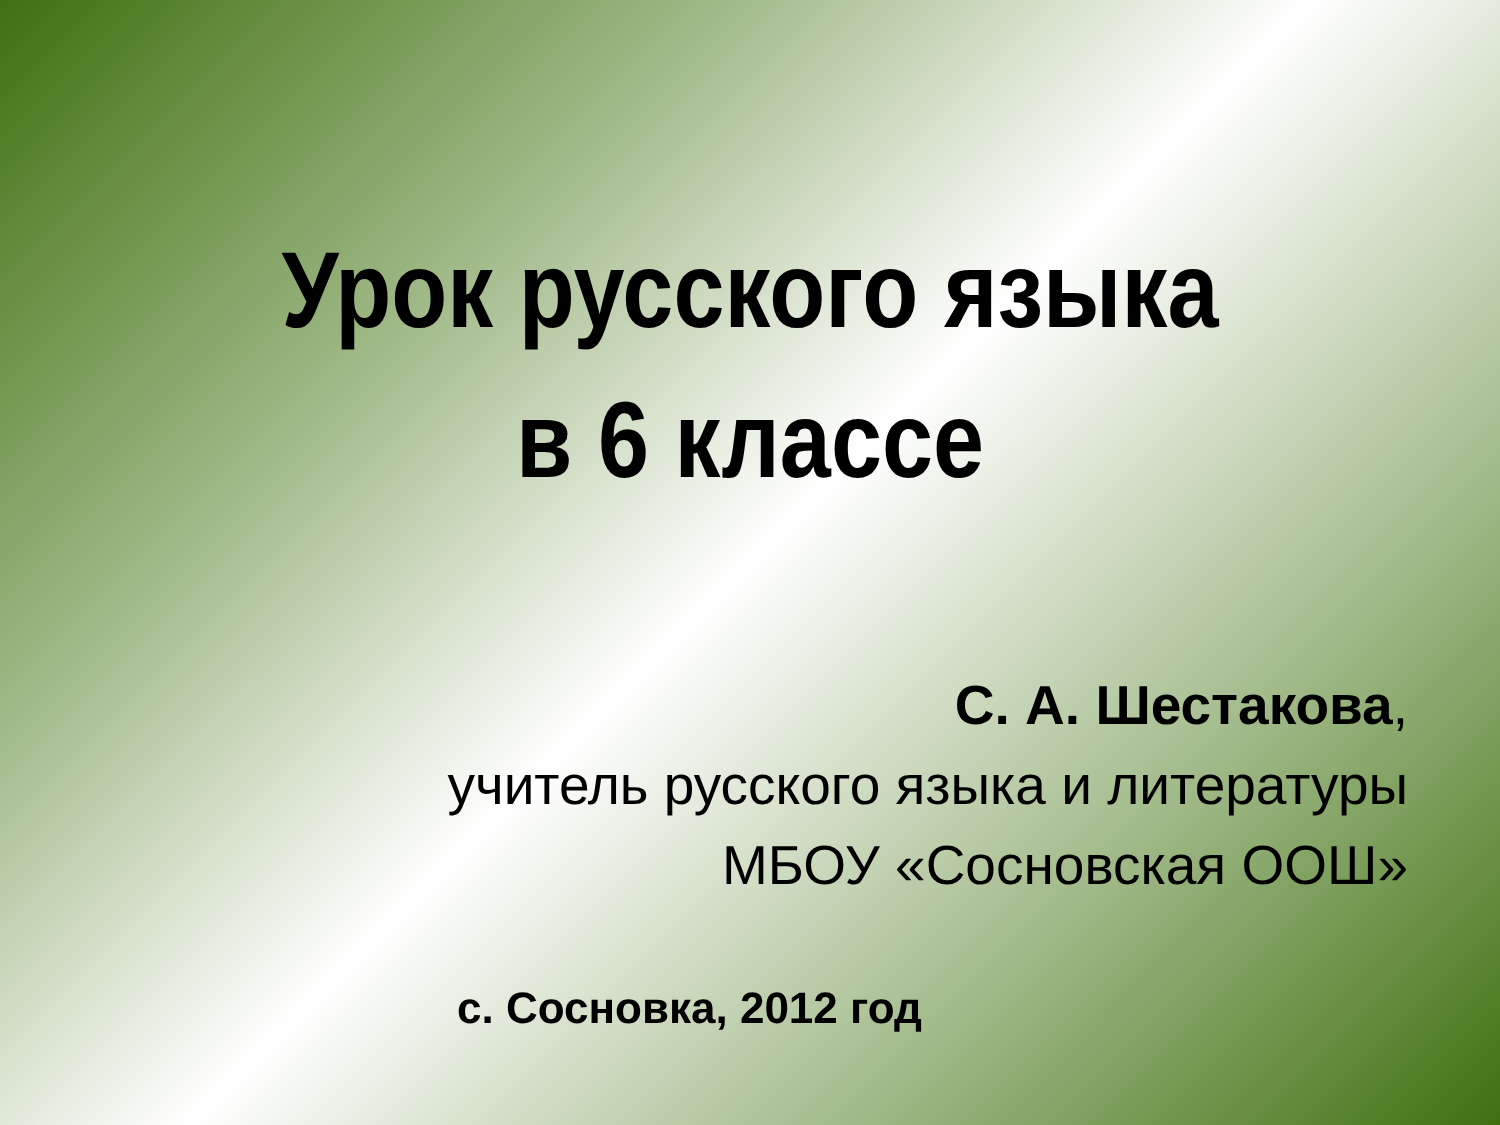Урок русского языка
в 6 классе
С. А. Шестакова,
учитель русского языка и литературы
МБОУ «Сосновская ООШ»
с. Сосновка, 2012 год